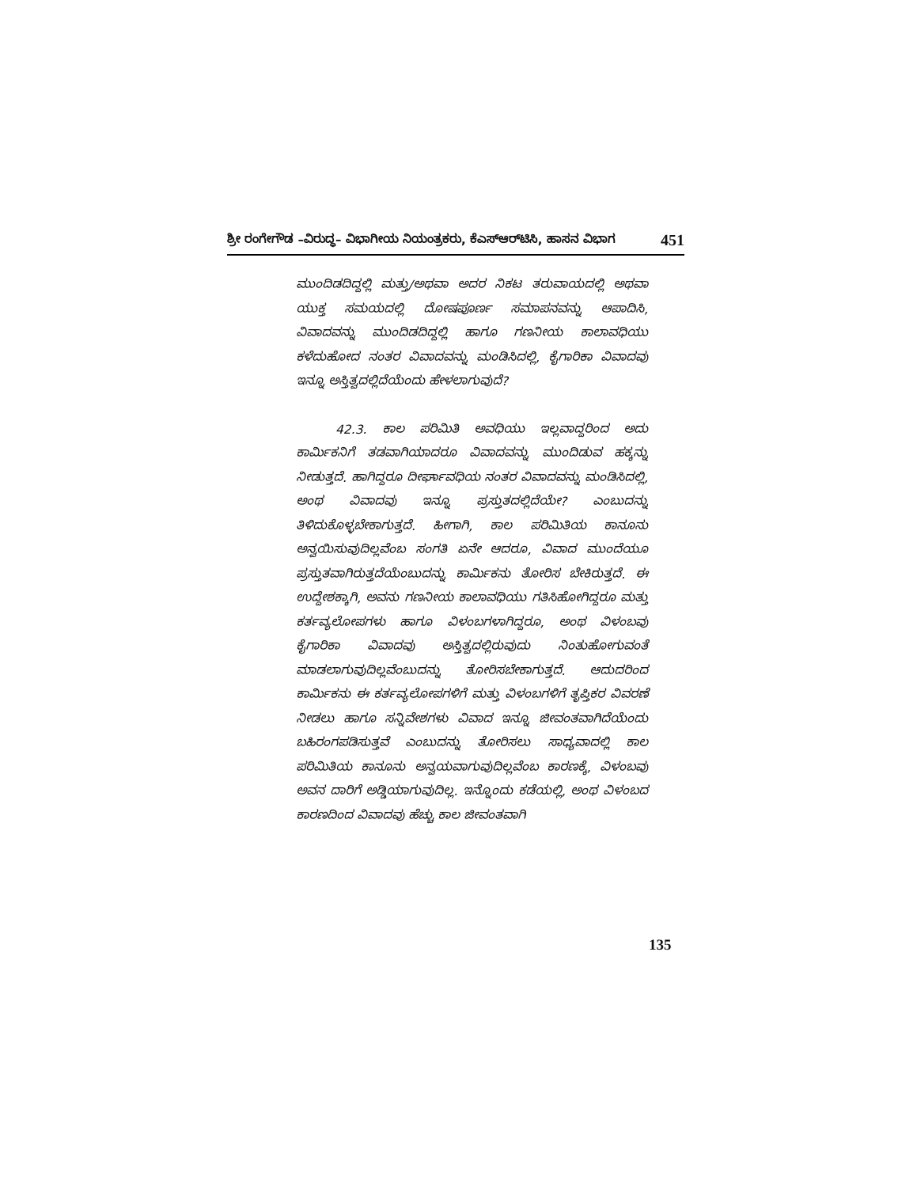ಶ್ರೀ ರಂಗೇಗೌಡ –ವಿರುದ್ಧ– ವಿಭಾಗೀಯ ನಿಯಂತ್ರಕರು, ಕೆಎಸ್‌ಆರ್‌ಟಿಸಿ, ಹಾಸನ ವಿಭಾಗ 451
ಮುಂದಿಡದಿದ್ದಲ್ಲಿ ಮತ್ತು/ಅಥವಾ ಅದರ ನಿಕಟ ತರುವಾಯದಲ್ಲಿ ಅಥವಾ ಯುಕ್ತ ಸಮಯದಲ್ಲಿ ದೋಷಪೂರ್ಣ ಸಮಾಪನವನ್ನು ಆಪಾದಿಸಿ, ವಿವಾದವನ್ನು ಮುಂದಿಡದಿದ್ದಲ್ಲಿ ಹಾಗೂ ಗಣನೀಯ ಕಾಲಾವಧಿಯು ಕಳೆದುಹೋದ ನಂತರ ವಿವಾದವನ್ನು ಮಂಡಿಸಿದಲ್ಲಿ, ಕೈಗಾರಿಕಾ ವಿವಾದವು ಇನ್ನೂ ಅಸ್ತಿತ್ವದಲ್ಲಿದೆಯೆಂದು ಹೇಳಲಾಗುವುದೆ?
42.3. ಕಾಲ ಪರಿಮಿತಿ ಅವಧಿಯು ಇಲ್ಲವಾದ್ದರಿಂದ ಅದು ಕಾರ್ಮಿಕನಿಗೆ ತಡವಾಗಿಯಾದರೂ ವಿವಾದವನ್ನು ಮುಂದಿಡುವ ಹಕ್ಕನ್ನು ನೀಡುತ್ತದೆ. ಹಾಗಿದ್ದರೂ ದೀರ್ಘಾವಧಿಯ ನಂತರ ವಿವಾದವನ್ನು ಮಂಡಿಸಿದಲ್ಲಿ, ಅಂಥ ವಿವಾದವು ಇನ್ನೂ ಪ್ರಸ್ತುತದಲ್ಲಿದೆಯೇ? ಎಂಬುದನ್ನು ತಿಳಿದುಕೊಳ್ಳಬೇಕಾಗುತ್ತದೆ. ಹೀಗಾಗಿ, ಕಾಲ ಪರಿಮಿತಿಯ ಕಾನೂನು ಅನ್ವಯಿಸುವುದಿಲ್ಲವೆಂಬ ಸಂಗತಿ ಏನೇ ಆದರೂ, ವಿವಾದ ಮುಂದೆಯೂ ಪ್ರಸ್ತುತವಾಗಿರುತ್ತದೆಯೆಂಬುದನ್ನು ಕಾರ್ಮಿಕನು ತೋರಿಸ ಬೇಕಿರುತ್ತದೆ. ಈ ಉದ್ದೇಶಕ್ಕಾಗಿ, ಅವನು ಗಣನೀಯ ಕಾಲಾವಧಿಯು ಗತಿಸಿಹೋಗಿದ್ದರೂ ಮತ್ತು ಕರ್ತವ್ಯಲೋಪಗಳು ಹಾಗೂ ವಿಳಂಬಗಳಾಗಿದ್ದರೂ, ಅಂಥ ವಿಳಂಬವು ಕೈಗಾರಿಕಾ ವಿವಾದವು ಅಸ್ತಿತ್ವದಲ್ಲಿರುವುದು ನಿಂತುಹೋಗುವಂತೆ ಮಾಡಲಾಗುವುದಿಲ್ಲವೆಂಬುದನ್ನು ತೋರಿಸಬೇಕಾಗುತ್ತದೆ. ಆದುದರಿಂದ ಕಾರ್ಮಿಕನು ಈ ಕರ್ತವ್ಯಲೋಪಗಳಿಗೆ ಮತ್ತು ವಿಳಂಬಗಳಿಗೆ ತೃಪ್ತಿಕರ ವಿವರಣೆ ನೀಡಲು ಹಾಗೂ ಸನ್ನಿವೇಶಗಳು ವಿವಾದ ಇನ್ನೂ ಜೀವಂತವಾಗಿದೆಯೆಂದು ಬಹಿರಂಗಪಡಿಸುತ್ತವೆ ಎಂಬುದನ್ನು ತೋರಿಸಲು ಸಾಧ್ಯವಾದಲ್ಲಿ ಕಾಲ ಪರಿಮಿತಿಯ ಕಾನೂನು ಅನ್ವಯವಾಗುವುದಿಲ್ಲವೆಂಬ ಕಾರಣಕ್ಕೆ, ವಿಳಂಬವು ಅವನ ದಾರಿಗೆ ಅಡ್ಡಿಯಾಗುವುದಿಲ್ಲ. ಇನ್ನೊಂದು ಕಡೆಯಲ್ಲಿ, ಅಂಥ ವಿಳಂಬದ ಕಾರಣದಿಂದ ವಿವಾದವು ಹೆಚ್ಚು ಕಾಲ ಜೀವಂತವಾಗಿ
135